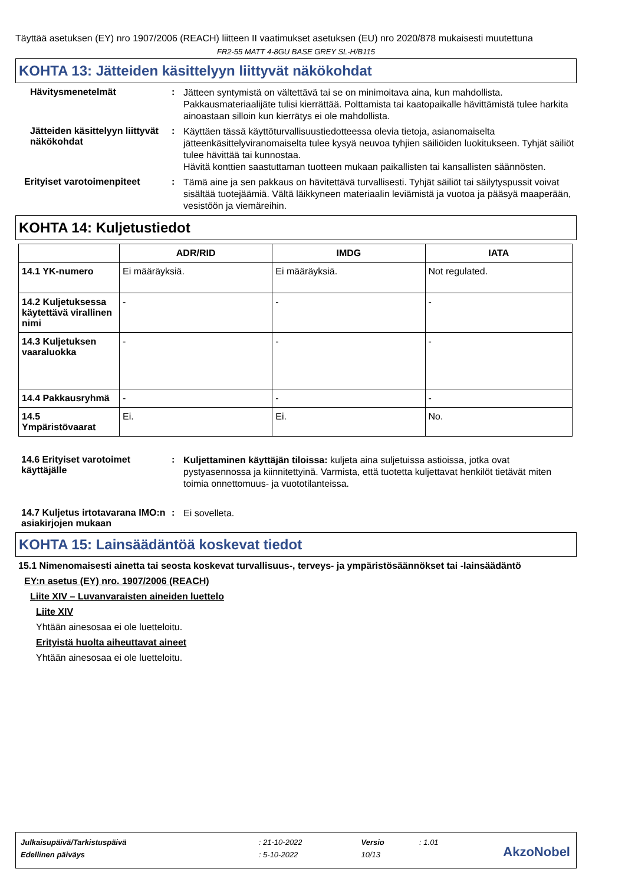Täyttää asetuksen (EY) nro 1907/2006 (REACH) liitteen II vaatimukset asetuksen (EU) nro 2020/878 mukaisesti muutettuna
FR2-55 MATT 4-8GU BASE GREY SL-H/B115
KOHTA 13: Jätteiden käsittelyyn liittyvät näkökohdat
Hävitysmenetelmät :
Jätteen syntymistä on vältettävä tai se on minimoitava aina, kun mahdollista. Pakkausmateriaalijäte tulisi kierrättää. Polttamista tai kaatopaikalle hävittämistä tulee harkita ainoastaan silloin kun kierrätys ei ole mahdollista.
Jätteiden käsittelyyn liittyvät näkökohdat
:
Käyttäen tässä käyttöturvallisuustiedotteessa olevia tietoja, asianomaiselta jätteenkäsittelyviranomaiselta tulee kysyä neuvoa tyhjien säiliöiden luokitukseen. Tyhjät säiliöt tulee hävittää tai kunnostaa.
Hävitä konttien saastuttaman tuotteen mukaan paikallisten tai kansallisten säännösten.
Erityiset varotoimenpiteet :
Tämä aine ja sen pakkaus on hävitettävä turvallisesti. Tyhjät säiliöt tai säilytyspussit voivat sisältää tuotejäämiä. Vältä läikkyneen materiaalin leviämistä ja vuotoa ja pääsyä maaperään, vesistöön ja viemäreihin.
KOHTA 14: Kuljetustiedot
| | ADR/RID | IMDG | IATA |
| --- | --- | --- | --- |
| 14.1 YK-numero | Ei määräyksiä. | Ei määräyksiä. | Not regulated. |
| 14.2 Kuljetuksessa käytettävä virallinen nimi | - | - | - |
| 14.3 Kuljetuksen vaaraluokka | - | - | - |
| 14.4 Pakkausryhmä | - | - | - |
| 14.5 Ympäristövaarat | Ei. | Ei. | No. |
14.6 Erityiset varotoimet käyttäjälle
:
Kuljettaminen käyttäjän tiloissa: kuljeta aina suljetuissa astioissa, jotka ovat pystyasennossa ja kiinnitettyinä. Varmista, että tuotetta kuljettavat henkilöt tietävät miten toimia onnettomuus- ja vuototilanteissa.
14.7 Kuljetus irtotavarana IMO:n asiakirjojen mukaan
:
Ei sovelleta.
KOHTA 15: Lainsäädäntöä koskevat tiedot
15.1 Nimenomaisesti ainetta tai seosta koskevat turvallisuus-, terveys- ja ympäristösäännökset tai -lainsäädäntö
EY:n asetus (EY) nro. 1907/2006 (REACH)
Liite XIV – Luvanvaraisten aineiden luettelo
Liite XIV
Yhtään ainesosaa ei ole luetteloitu.
Erityistä huolta aiheuttavat aineet
Yhtään ainesosaa ei ole luetteloitu.
| Julkaisupäivä/Tarkistuspäivä | : 21-10-2022 | Versio | : 1.01 |
| Edellinen päiväys | : 5-10-2022 | 10/13 | |
AkzoNobel